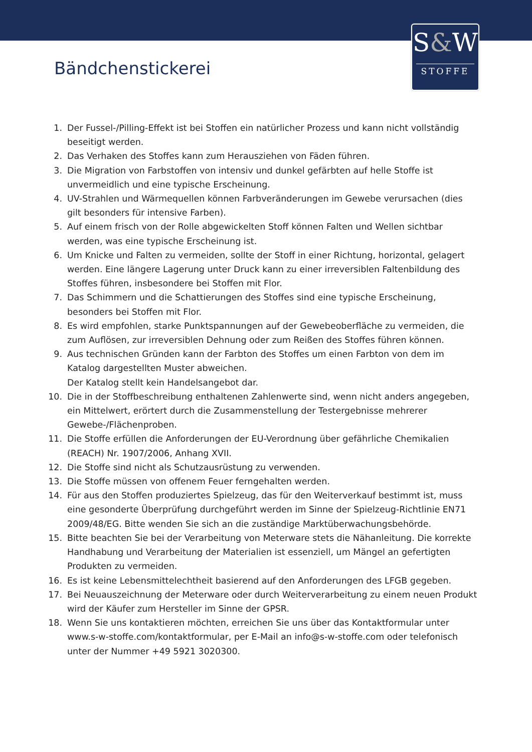S&W
STOFFE
Bändchenstickerei
1. Der Fussel-/Pilling-Effekt ist bei Stoffen ein natürlicher Prozess und kann nicht vollständig beseitigt werden.
2. Das Verhaken des Stoffes kann zum Herausziehen von Fäden führen.
3. Die Migration von Farbstoffen von intensiv und dunkel gefärbten auf helle Stoffe ist unvermeidlich und eine typische Erscheinung.
4. UV-Strahlen und Wärmequellen können Farbveränderungen im Gewebe verursachen (dies gilt besonders für intensive Farben).
5. Auf einem frisch von der Rolle abgewickelten Stoff können Falten und Wellen sichtbar werden, was eine typische Erscheinung ist.
6. Um Knicke und Falten zu vermeiden, sollte der Stoff in einer Richtung, horizontal, gelagert werden. Eine längere Lagerung unter Druck kann zu einer irreversiblen Faltenbildung des Stoffes führen, insbesondere bei Stoffen mit Flor.
7. Das Schimmern und die Schattierungen des Stoffes sind eine typische Erscheinung, besonders bei Stoffen mit Flor.
8. Es wird empfohlen, starke Punktspannungen auf der Gewebeoberfläche zu vermeiden, die zum Auflösen, zur irreversiblen Dehnung oder zum Reißen des Stoffes führen können.
9. Aus technischen Gründen kann der Farbton des Stoffes um einen Farbton von dem im Katalog dargestellten Muster abweichen.
Der Katalog stellt kein Handelsangebot dar.
10. Die in der Stoffbeschreibung enthaltenen Zahlenwerte sind, wenn nicht anders angegeben, ein Mittelwert, erörtert durch die Zusammenstellung der Testergebnisse mehrerer Gewebe-/Flächenproben.
11. Die Stoffe erfüllen die Anforderungen der EU-Verordnung über gefährliche Chemikalien (REACH) Nr. 1907/2006, Anhang XVII.
12. Die Stoffe sind nicht als Schutzausrüstung zu verwenden.
13. Die Stoffe müssen von offenem Feuer ferngehalten werden.
14. Für aus den Stoffen produziertes Spielzeug, das für den Weiterverkauf bestimmt ist, muss eine gesonderte Überprüfung durchgeführt werden im Sinne der Spielzeug-Richtlinie EN71 2009/48/EG. Bitte wenden Sie sich an die zuständige Marktüberwachungsbehörde.
15. Bitte beachten Sie bei der Verarbeitung von Meterware stets die Nähanleitung. Die korrekte Handhabung und Verarbeitung der Materialien ist essenziell, um Mängel an gefertigten Produkten zu vermeiden.
16. Es ist keine Lebensmittelechtheit basierend auf den Anforderungen des LFGB gegeben.
17. Bei Neuauszeichnung der Meterware oder durch Weiterverarbeitung zu einem neuen Produkt wird der Käufer zum Hersteller im Sinne der GPSR.
18. Wenn Sie uns kontaktieren möchten, erreichen Sie uns über das Kontaktformular unter www.s-w-stoffe.com/kontaktformular, per E-Mail an info@s-w-stoffe.com oder telefonisch unter der Nummer +49 5921 3020300.